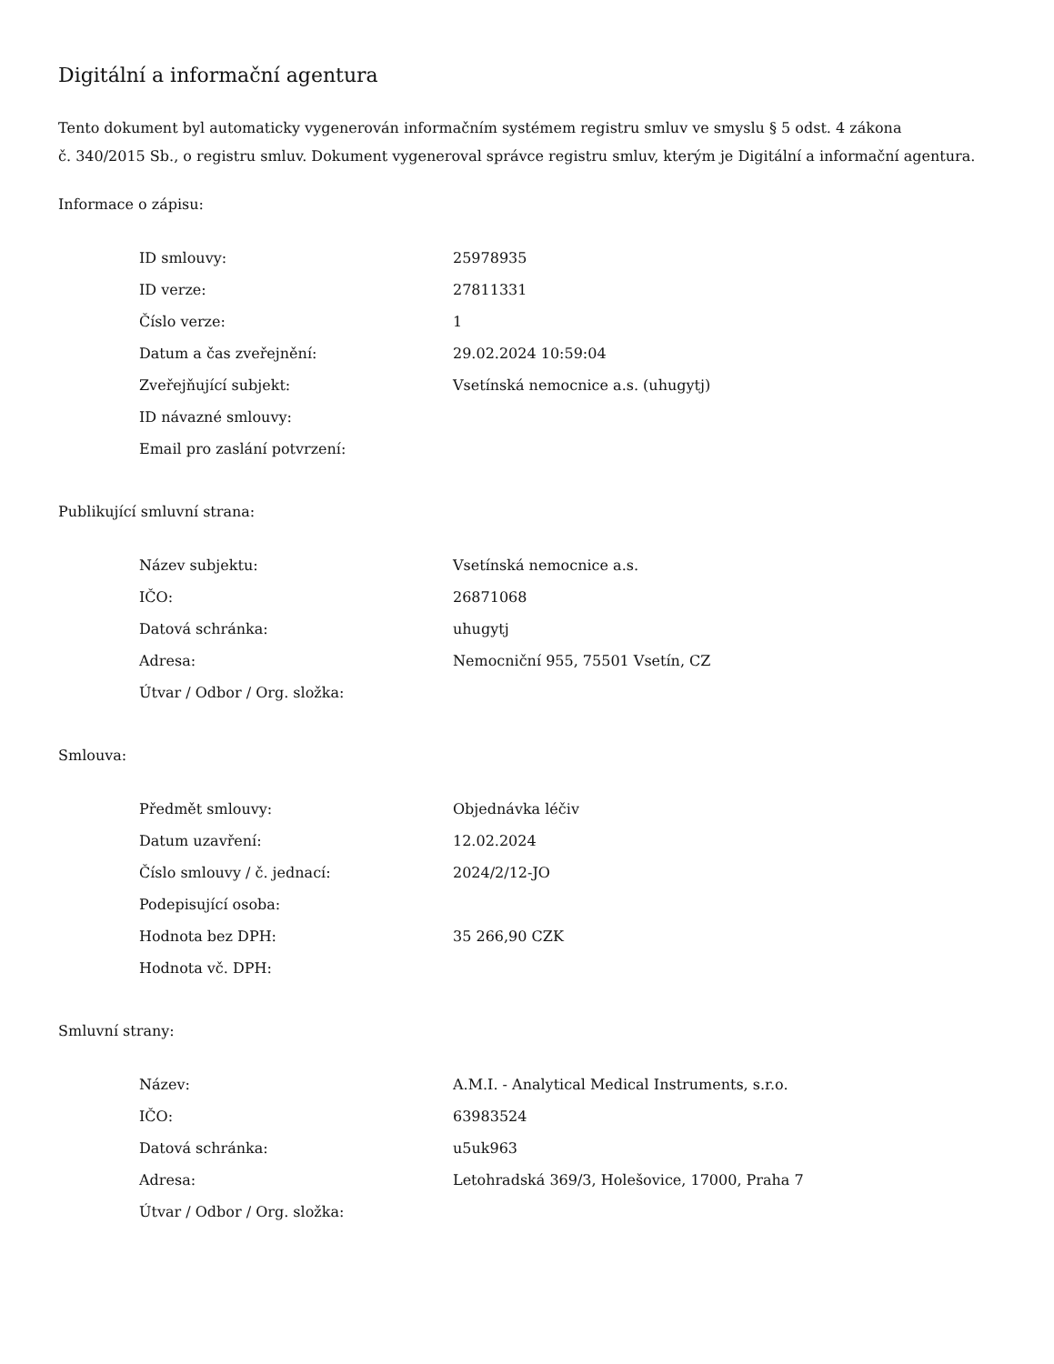Digitální a informační agentura
Tento dokument byl automaticky vygenerován informačním systémem registru smluv ve smyslu § 5 odst. 4 zákona
č. 340/2015 Sb., o registru smluv. Dokument vygeneroval správce registru smluv, kterým je Digitální a informační agentura.
Informace o zápisu:
| ID smlouvy: | 25978935 |
| ID verze: | 27811331 |
| Číslo verze: | 1 |
| Datum a čas zveřejnění: | 29.02.2024 10:59:04 |
| Zveřejňující subjekt: | Vsetínská nemocnice a.s. (uhugytj) |
| ID návazné smlouvy: | |
| Email pro zaslání potvrzení: | |
Publikující smluvní strana:
| Název subjektu: | Vsetínská nemocnice a.s. |
| IČO: | 26871068 |
| Datová schránka: | uhugytj |
| Adresa: | Nemocniční 955, 75501 Vsetín, CZ |
| Útvar / Odbor / Org. složka: | |
Smlouva:
| Předmět smlouvy: | Objednávka léčiv |
| Datum uzavření: | 12.02.2024 |
| Číslo smlouvy / č. jednací: | 2024/2/12-JO |
| Podepisující osoba: | |
| Hodnota bez DPH: | 35 266,90 CZK |
| Hodnota vč. DPH: | |
Smluvní strany:
| Název: | A.M.I. - Analytical Medical Instruments, s.r.o. |
| IČO: | 63983524 |
| Datová schránka: | u5uk963 |
| Adresa: | Letohradská 369/3, Holešovice, 17000, Praha 7 |
| Útvar / Odbor / Org. složka: | |